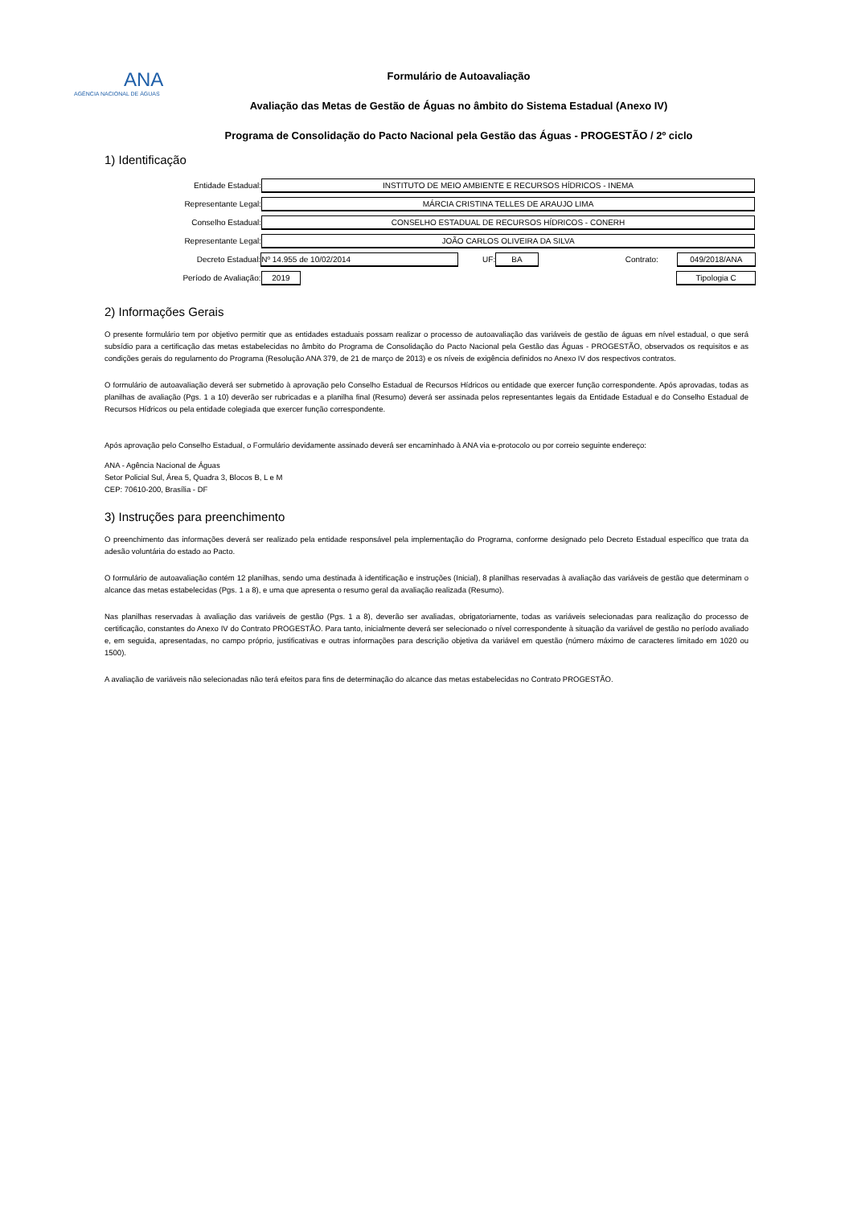ANA
AGÊNCIA NACIONAL DE ÁGUAS
Formulário de Autoavaliação
Avaliação das Metas de Gestão de Águas no âmbito do Sistema Estadual (Anexo IV)
Programa de Consolidação do Pacto Nacional pela Gestão das Águas - PROGESTÃO / 2º ciclo
1) Identificação
Entidade Estadual: INSTITUTO DE MEIO AMBIENTE E RECURSOS HÍDRICOS - INEMA
Representante Legal: MÁRCIA CRISTINA TELLES DE ARAUJO LIMA
Conselho Estadual: CONSELHO ESTADUAL DE RECURSOS HÍDRICOS - CONERH
Representante Legal: JOÃO CARLOS OLIVEIRA DA SILVA
Decreto Estadual: Nº 14.955 de 10/02/2014 UF: BA Contrato: 049/2018/ANA
Período de Avaliação: 2019 Tipologia C
2) Informações Gerais
O presente formulário tem por objetivo permitir que as entidades estaduais possam realizar o processo de autoavaliação das variáveis de gestão de águas em nível estadual, o que será subsídio para a certificação das metas estabelecidas no âmbito do Programa de Consolidação do Pacto Nacional pela Gestão das Águas - PROGESTÃO, observados os requisitos e as condições gerais do regulamento do Programa (Resolução ANA 379, de 21 de março de 2013) e os níveis de exigência definidos no Anexo IV dos respectivos contratos.
O formulário de autoavaliação deverá ser submetido à aprovação pelo Conselho Estadual de Recursos Hídricos ou entidade que exercer função correspondente. Após aprovadas, todas as planilhas de avaliação (Pgs. 1 a 10) deverão ser rubricadas e a planilha final (Resumo) deverá ser assinada pelos representantes legais da Entidade Estadual e do Conselho Estadual de Recursos Hídricos ou pela entidade colegiada que exercer função correspondente.
Após aprovação pelo Conselho Estadual, o Formulário devidamente assinado deverá ser encaminhado à ANA via e-protocolo ou por correio seguinte endereço:
ANA - Agência Nacional de Águas
Setor Policial Sul, Área 5, Quadra 3, Blocos B, L e M
CEP: 70610-200, Brasília - DF
3) Instruções para preenchimento
O preenchimento das informações deverá ser realizado pela entidade responsável pela implementação do Programa, conforme designado pelo Decreto Estadual específico que trata da adesão voluntária do estado ao Pacto.
O formulário de autoavaliação contém 12 planilhas, sendo uma destinada à identificação e instruções (Inicial), 8 planilhas reservadas à avaliação das variáveis de gestão que determinam o alcance das metas estabelecidas (Pgs. 1 a 8), e uma que apresenta o resumo geral da avaliação realizada (Resumo).
Nas planilhas reservadas à avaliação das variáveis de gestão (Pgs. 1 a 8), deverão ser avaliadas, obrigatoriamente, todas as variáveis selecionadas para realização do processo de certificação, constantes do Anexo IV do Contrato PROGESTÃO. Para tanto, inicialmente deverá ser selecionado o nível correspondente à situação da variável de gestão no período avaliado e, em seguida, apresentadas, no campo próprio, justificativas e outras informações para descrição objetiva da variável em questão (número máximo de caracteres limitado em 1020 ou 1500).
A avaliação de variáveis não selecionadas não terá efeitos para fins de determinação do alcance das metas estabelecidas no Contrato PROGESTÃO.